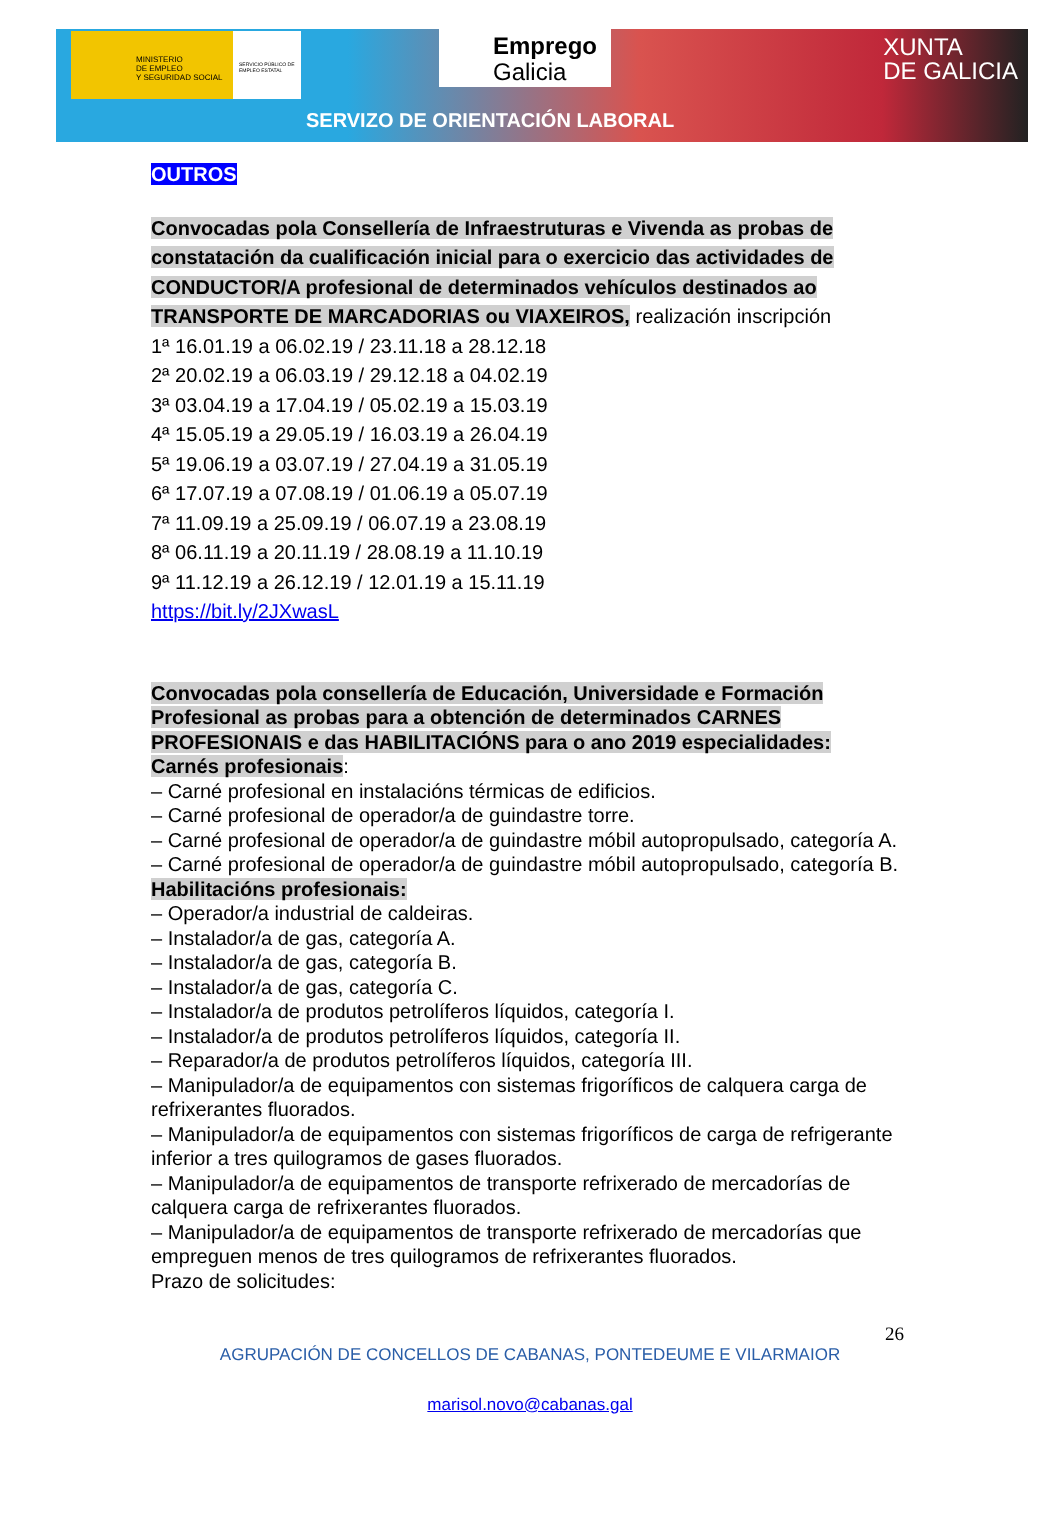MINISTERIO
DE EMPLEO
Y SEGURIDAD SOCIAL
SERVICIO PÚBLICO DE EMPLEO ESTATAL
Emprego
Galicia
XUNTA
DE GALICIA
SERVIZO DE ORIENTACIÓN LABORAL
OUTROS
Convocadas pola Consellería de Infraestruturas e Vivenda as probas de constatación da cualificación inicial para o exercicio das actividades de CONDUCTOR/A profesional de determinados vehículos destinados ao TRANSPORTE DE MARCADORIAS ou VIAXEIROS, realización inscripción
1ª 16.01.19 a 06.02.19 / 23.11.18 a 28.12.18
2ª 20.02.19 a 06.03.19 / 29.12.18 a 04.02.19
3ª 03.04.19 a 17.04.19 / 05.02.19 a 15.03.19
4ª 15.05.19 a 29.05.19 / 16.03.19 a 26.04.19
5ª 19.06.19 a 03.07.19 / 27.04.19 a 31.05.19
6ª 17.07.19 a 07.08.19 / 01.06.19 a 05.07.19
7ª 11.09.19 a 25.09.19 / 06.07.19 a 23.08.19
8ª 06.11.19 a 20.11.19 / 28.08.19 a 11.10.19
9ª 11.12.19 a 26.12.19 / 12.01.19 a 15.11.19
https://bit.ly/2JXwasL
Convocadas pola consellería de Educación, Universidade e Formación Profesional as probas para a obtención de determinados CARNES PROFESIONAIS e das HABILITACIÓNS para o ano 2019 especialidades:
Carnés profesionais:
– Carné profesional en instalacións térmicas de edificios.
– Carné profesional de operador/a de guindastre torre.
– Carné profesional de operador/a de guindastre móbil autopropulsado, categoría A.
– Carné profesional de operador/a de guindastre móbil autopropulsado, categoría B.
Habilitacións profesionais:
– Operador/a industrial de caldeiras.
– Instalador/a de gas, categoría A.
– Instalador/a de gas, categoría B.
– Instalador/a de gas, categoría C.
– Instalador/a de produtos petrolíferos líquidos, categoría I.
– Instalador/a de produtos petrolíferos líquidos, categoría II.
– Reparador/a de produtos petrolíferos líquidos, categoría III.
– Manipulador/a de equipamentos con sistemas frigoríficos de calquera carga de refrixerantes fluorados.
– Manipulador/a de equipamentos con sistemas frigoríficos de carga de refrigerante inferior a tres quilogramos de gases fluorados.
– Manipulador/a de equipamentos de transporte refrixerado de mercadorías de calquera carga de refrixerantes fluorados.
– Manipulador/a de equipamentos de transporte refrixerado de mercadorías que empreguen menos de tres quilogramos de refrixerantes fluorados.
Prazo de solicitudes:
26
AGRUPACIÓN DE CONCELLOS DE CABANAS, PONTEDEUME E VILARMAIOR
marisol.novo@cabanas.gal